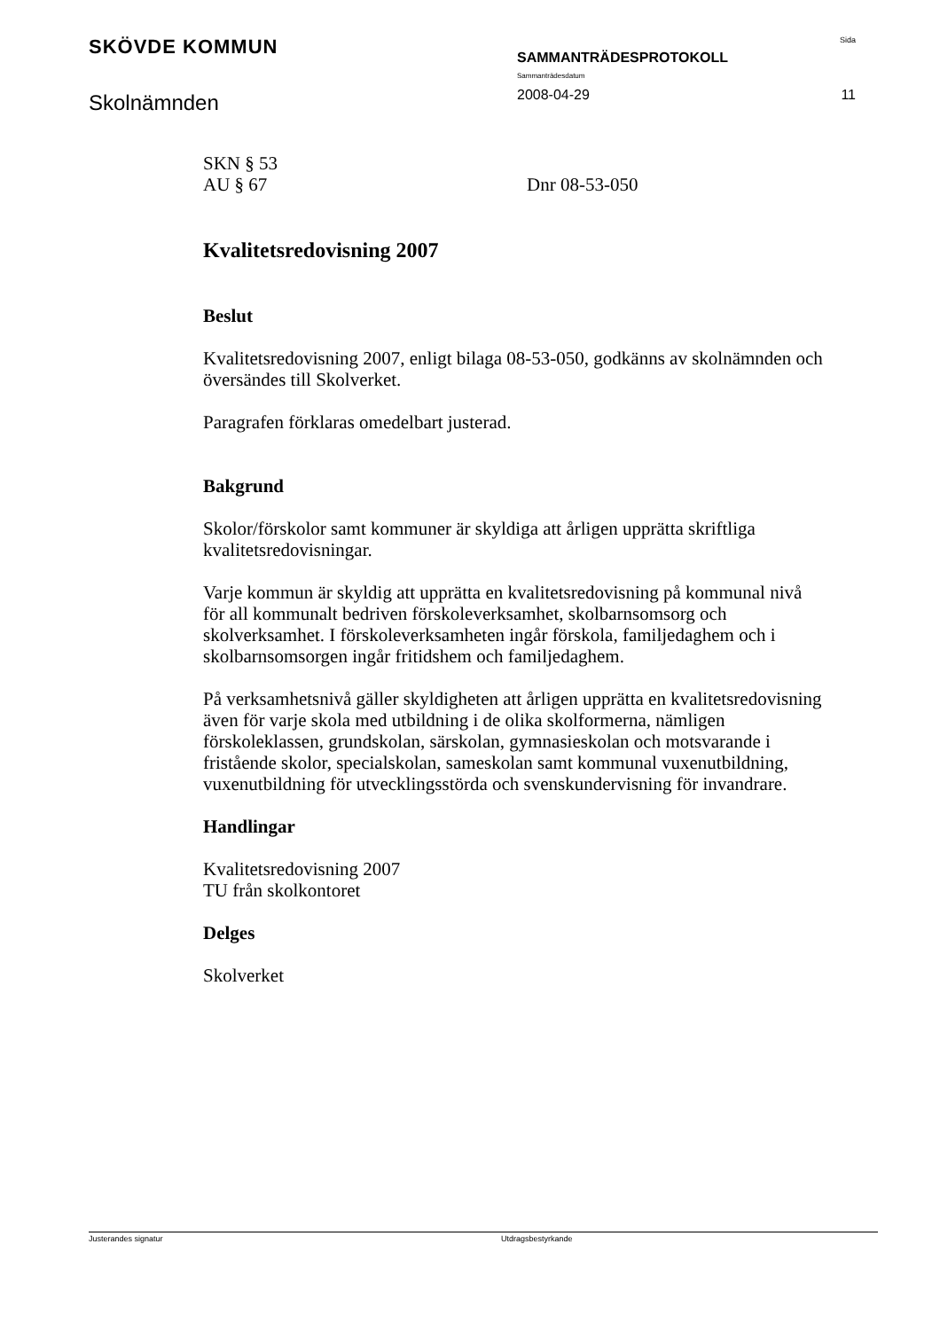SKÖVDE KOMMUN
SAMMANTRÄDESPROTOKOLL
Sammanträdesdatum
Sida
Skolnämnden
2008-04-29 11
SKN § 53
AU § 67 Dnr 08-53-050
Kvalitetsredovisning 2007
Beslut
Kvalitetsredovisning 2007, enligt bilaga 08-53-050, godkänns av skolnämnden och översändes till Skolverket.
Paragrafen förklaras omedelbart justerad.
Bakgrund
Skolor/förskolor samt kommuner är skyldiga att årligen upprätta skriftliga kvalitetsredovisningar.
Varje kommun är skyldig att upprätta en kvalitetsredovisning på kommunal nivå för all kommunalt bedriven förskoleverksamhet, skolbarnsomsorg och skolverksamhet. I förskoleverksamheten ingår förskola, familjedaghem och i skolbarnsomsorgen ingår fritidshem och familjedaghem.
På verksamhetsnivå gäller skyldigheten att årligen upprätta en kvalitetsredovisning även för varje skola med utbildning i de olika skolformerna, nämligen förskoleklassen, grundskolan, särskolan, gymnasieskolan och motsvarande i fristående skolor, specialskolan, sameskolan samt kommunal vuxenutbildning, vuxenutbildning för utvecklingsstörda och svenskundervisning för invandrare.
Handlingar
Kvalitetsredovisning 2007
TU från skolkontoret
Delges
Skolverket
Justerandes signatur Utdragsbestyrkande